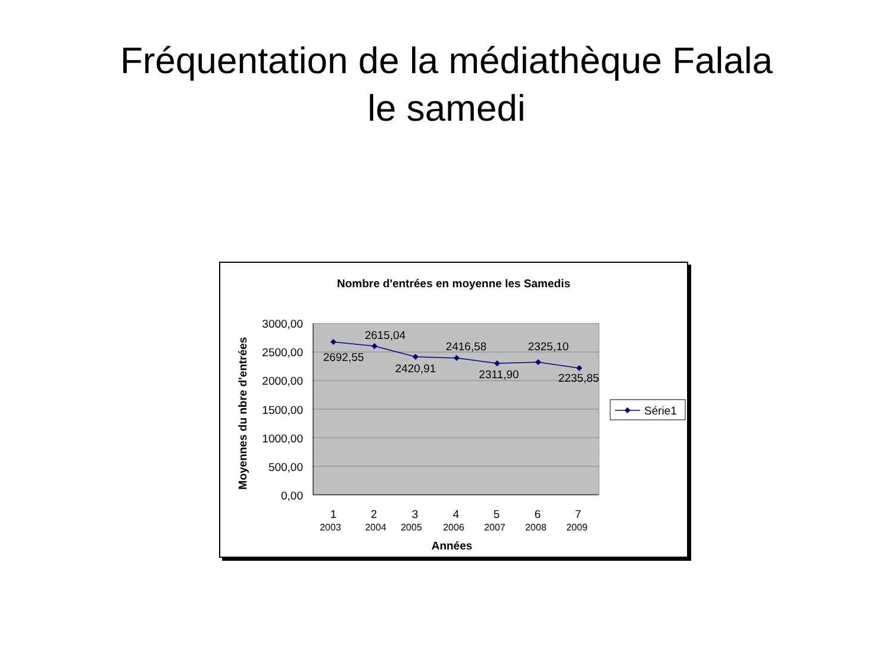Fréquentation de la médiathèque Falala
le samedi
Nombre d'entrées en moyenne les Samedis
3000,00
2500,00
2000,00
1500,00
1000,00
500,00
0,00
2692,55
2615,04
2420,91
2416,58
2311,90
2325,10
2235,85
1
2
3
4
5
6
7
2003
2004
2005
2006
2007
2008
2009
Années
Moyennes du nbre d'entrées
Série1